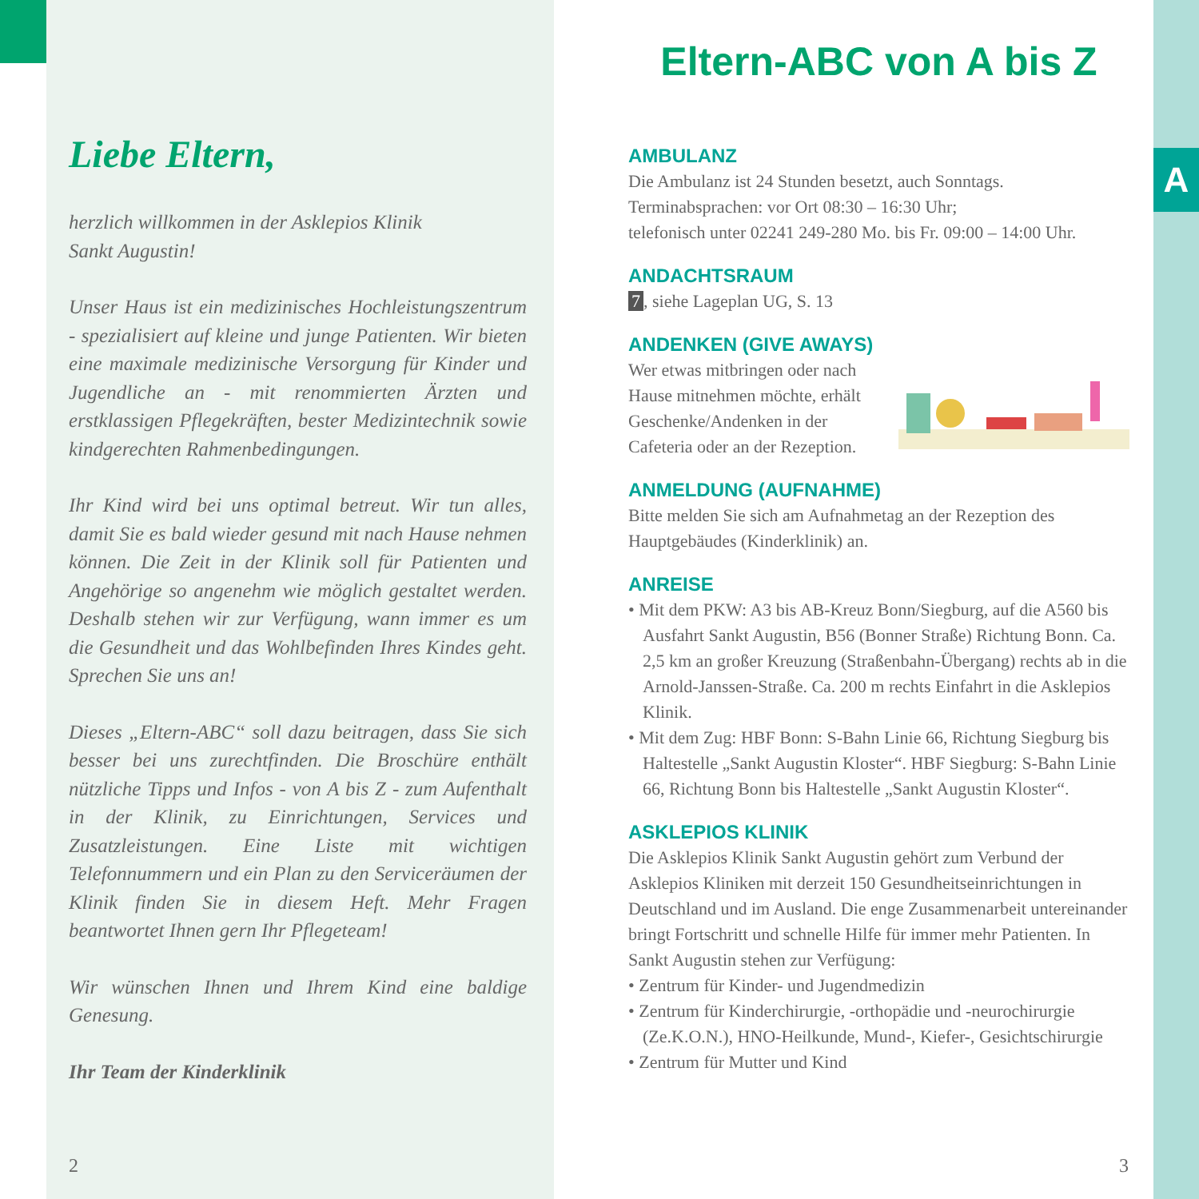Liebe Eltern,
herzlich willkommen in der Asklepios Klinik
Sankt Augustin!
Unser Haus ist ein medizinisches Hochleistungszentrum - spezialisiert auf kleine und junge Patienten. Wir bieten eine maximale medizinische Versorgung für Kinder und Jugendliche an - mit renommierten Ärzten und erstklassigen Pflegekräften, bester Medizintechnik sowie kindgerechten Rahmenbedingungen.
Ihr Kind wird bei uns optimal betreut. Wir tun alles, damit Sie es bald wieder gesund mit nach Hause nehmen können. Die Zeit in der Klinik soll für Patienten und Angehörige so angenehm wie möglich gestaltet werden. Deshalb stehen wir zur Verfügung, wann immer es um die Gesundheit und das Wohlbefinden Ihres Kindes geht. Sprechen Sie uns an!
Dieses „Eltern-ABC“ soll dazu beitragen, dass Sie sich besser bei uns zurechtfinden. Die Broschüre enthält nützliche Tipps und Infos - von A bis Z - zum Aufenthalt in der Klinik, zu Einrichtungen, Services und Zusatzleistungen. Eine Liste mit wichtigen Telefonnummern und ein Plan zu den Serviceräumen der Klinik finden Sie in diesem Heft. Mehr Fragen beantwortet Ihnen gern Ihr Pflegeteam!
Wir wünschen Ihnen und Ihrem Kind eine baldige Genesung.
Ihr Team der Kinderklinik
2
Eltern-ABC von A bis Z
AMBULANZ
Die Ambulanz ist 24 Stunden besetzt, auch Sonntags.
Terminabsprachen: vor Ort 08:30 – 16:30 Uhr;
telefonisch unter 02241 249-280 Mo. bis Fr. 09:00 – 14:00 Uhr.
ANDACHTSRAUM
7, siehe Lageplan UG, S. 13
ANDENKEN (GIVE AWAYS)
Wer etwas mitbringen oder nach Hause mitnehmen möchte, erhält Geschenke/Andenken in der Cafeteria oder an der Rezeption.
ANMELDUNG (AUFNAHME)
Bitte melden Sie sich am Aufnahmetag an der Rezeption des Hauptgebäudes (Kinderklinik) an.
ANREISE
• Mit dem PKW: A3 bis AB-Kreuz Bonn/Siegburg, auf die A560 bis Ausfahrt Sankt Augustin, B56 (Bonner Straße) Richtung Bonn. Ca. 2,5 km an großer Kreuzung (Straßenbahn-Übergang) rechts ab in die Arnold-Janssen-Straße. Ca. 200 m rechts Einfahrt in die Asklepios Klinik.
• Mit dem Zug: HBF Bonn: S-Bahn Linie 66, Richtung Siegburg bis Haltestelle „Sankt Augustin Kloster“. HBF Siegburg: S-Bahn Linie 66, Richtung Bonn bis Haltestelle „Sankt Augustin Kloster“.
ASKLEPIOS KLINIK
Die Asklepios Klinik Sankt Augustin gehört zum Verbund der Asklepios Kliniken mit derzeit 150 Gesundheitseinrichtungen in Deutschland und im Ausland. Die enge Zusammenarbeit untereinander bringt Fortschritt und schnelle Hilfe für immer mehr Patienten. In Sankt Augustin stehen zur Verfügung:
• Zentrum für Kinder- und Jugendmedizin
• Zentrum für Kinderchirurgie, -orthopädie und -neurochirurgie (Ze.K.O.N.), HNO-Heilkunde, Mund-, Kiefer-, Gesichtschirurgie
• Zentrum für Mutter und Kind
3
A